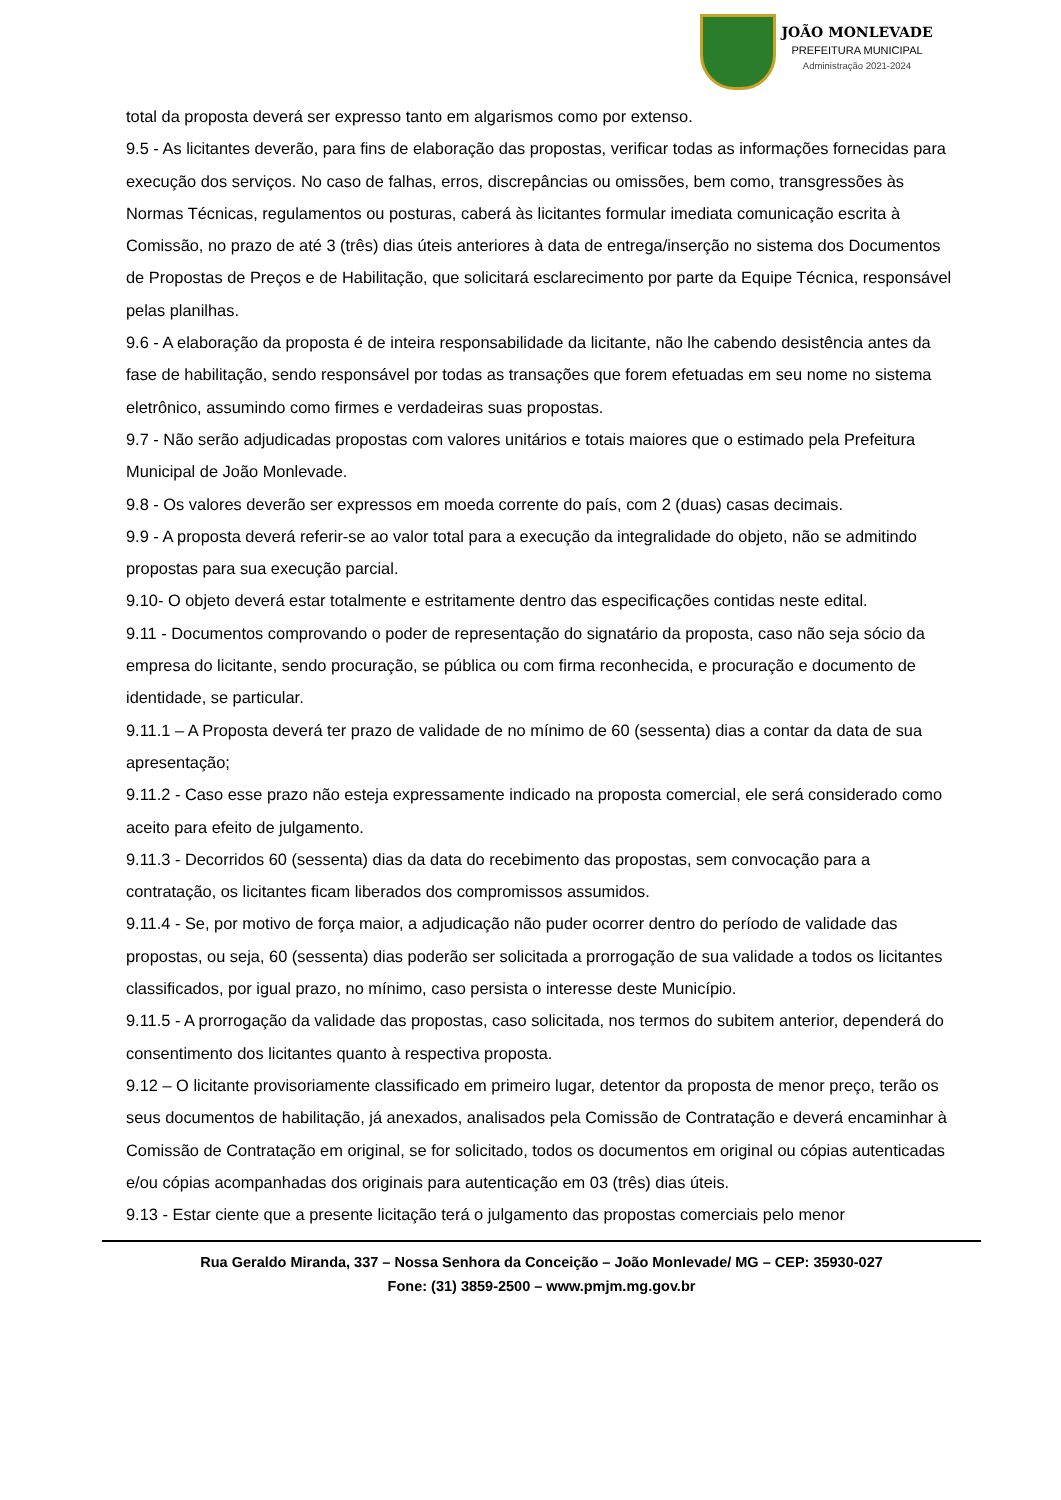JOÃO MONLEVADE
PREFEITURA MUNICIPAL
Administração 2021-2024
total da proposta deverá ser expresso tanto em algarismos como por extenso.
9.5 - As licitantes deverão, para fins de elaboração das propostas, verificar todas as informações fornecidas para execução dos serviços. No caso de falhas, erros, discrepâncias ou omissões, bem como, transgressões às Normas Técnicas, regulamentos ou posturas, caberá às licitantes formular imediata comunicação escrita à Comissão, no prazo de até 3 (três) dias úteis anteriores à data de entrega/inserção no sistema dos Documentos de Propostas de Preços e de Habilitação, que solicitará esclarecimento por parte da Equipe Técnica, responsável pelas planilhas.
9.6 - A elaboração da proposta é de inteira responsabilidade da licitante, não lhe cabendo desistência antes da fase de habilitação, sendo responsável por todas as transações que forem efetuadas em seu nome no sistema eletrônico, assumindo como firmes e verdadeiras suas propostas.
9.7 - Não serão adjudicadas propostas com valores unitários e totais maiores que o estimado pela Prefeitura Municipal de João Monlevade.
9.8 - Os valores deverão ser expressos em moeda corrente do país, com 2 (duas) casas decimais.
9.9 - A proposta deverá referir-se ao valor total para a execução da integralidade do objeto, não se admitindo propostas para sua execução parcial.
9.10- O objeto deverá estar totalmente e estritamente dentro das especificações contidas neste edital.
9.11 - Documentos comprovando o poder de representação do signatário da proposta, caso não seja sócio da empresa do licitante, sendo procuração, se pública ou com firma reconhecida, e procuração e documento de identidade, se particular.
9.11.1 – A Proposta deverá ter prazo de validade de no mínimo de 60 (sessenta) dias a contar da data de sua apresentação;
9.11.2 - Caso esse prazo não esteja expressamente indicado na proposta comercial, ele será considerado como aceito para efeito de julgamento.
9.11.3 - Decorridos 60 (sessenta) dias da data do recebimento das propostas, sem convocação para a contratação, os licitantes ficam liberados dos compromissos assumidos.
9.11.4 - Se, por motivo de força maior, a adjudicação não puder ocorrer dentro do período de validade das propostas, ou seja, 60 (sessenta) dias poderão ser solicitada a prorrogação de sua validade a todos os licitantes classificados, por igual prazo, no mínimo, caso persista o interesse deste Município.
9.11.5 - A prorrogação da validade das propostas, caso solicitada, nos termos do subitem anterior, dependerá do consentimento dos licitantes quanto à respectiva proposta.
9.12 – O licitante provisoriamente classificado em primeiro lugar, detentor da proposta de menor preço, terão os seus documentos de habilitação, já anexados, analisados pela Comissão de Contratação e deverá encaminhar à Comissão de Contratação em original, se for solicitado, todos os documentos em original ou cópias autenticadas e/ou cópias acompanhadas dos originais para autenticação em 03 (três) dias úteis.
9.13 - Estar ciente que a presente licitação terá o julgamento das propostas comerciais pelo menor
Rua Geraldo Miranda, 337 – Nossa Senhora da Conceição – João Monlevade/ MG – CEP: 35930-027
Fone: (31) 3859-2500 – www.pmjm.mg.gov.br